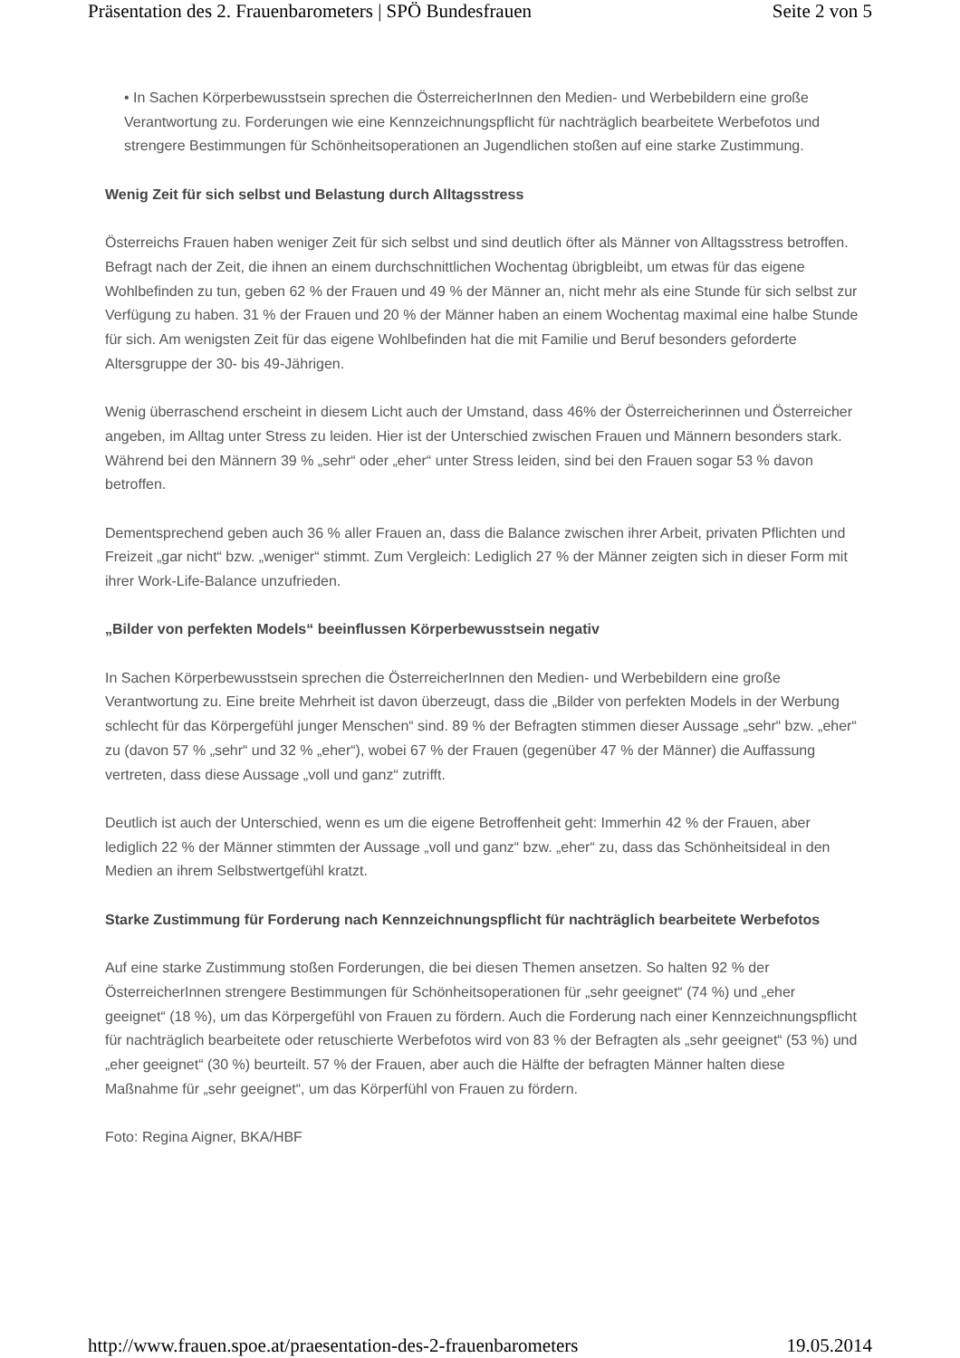Präsentation des 2. Frauenbarometers | SPÖ Bundesfrauen Seite 2 von 5
• In Sachen Körperbewusstsein sprechen die ÖsterreicherInnen den Medien- und Werbebildern eine große Verantwortung zu. Forderungen wie eine Kennzeichnungspflicht für nachträglich bearbeitete Werbefotos und strengere Bestimmungen für Schönheitsoperationen an Jugendlichen stoßen auf eine starke Zustimmung.
Wenig Zeit für sich selbst und Belastung durch Alltagsstress
Österreichs Frauen haben weniger Zeit für sich selbst und sind deutlich öfter als Männer von Alltagsstress betroffen. Befragt nach der Zeit, die ihnen an einem durchschnittlichen Wochentag übrigbleibt, um etwas für das eigene Wohlbefinden zu tun, geben 62 % der Frauen und 49 % der Männer an, nicht mehr als eine Stunde für sich selbst zur Verfügung zu haben. 31 % der Frauen und 20 % der Männer haben an einem Wochentag maximal eine halbe Stunde für sich. Am wenigsten Zeit für das eigene Wohlbefinden hat die mit Familie und Beruf besonders geforderte Altersgruppe der 30- bis 49-Jährigen.
Wenig überraschend erscheint in diesem Licht auch der Umstand, dass 46% der Österreicherinnen und Österreicher angeben, im Alltag unter Stress zu leiden. Hier ist der Unterschied zwischen Frauen und Männern besonders stark. Während bei den Männern 39 % „sehr“ oder „eher“ unter Stress leiden, sind bei den Frauen sogar 53 % davon betroffen.
Dementsprechend geben auch 36 % aller Frauen an, dass die Balance zwischen ihrer Arbeit, privaten Pflichten und Freizeit „gar nicht“ bzw. „weniger“ stimmt. Zum Vergleich: Lediglich 27 % der Männer zeigten sich in dieser Form mit ihrer Work-Life-Balance unzufrieden.
„Bilder von perfekten Models“ beeinflussen Körperbewusstsein negativ
In Sachen Körperbewusstsein sprechen die ÖsterreicherInnen den Medien- und Werbebildern eine große Verantwortung zu. Eine breite Mehrheit ist davon überzeugt, dass die „Bilder von perfekten Models in der Werbung schlecht für das Körpergefühl junger Menschen“ sind. 89 % der Befragten stimmen dieser Aussage „sehr“ bzw. „eher“ zu (davon 57 % „sehr“ und 32 % „eher“), wobei 67 % der Frauen (gegenüber 47 % der Männer) die Auffassung vertreten, dass diese Aussage „voll und ganz“ zutrifft.
Deutlich ist auch der Unterschied, wenn es um die eigene Betroffenheit geht: Immerhin 42 % der Frauen, aber lediglich 22 % der Männer stimmten der Aussage „voll und ganz“ bzw. „eher“ zu, dass das Schönheitsideal in den Medien an ihrem Selbstwertgefühl kratzt.
Starke Zustimmung für Forderung nach Kennzeichnungspflicht für nachträglich bearbeitete Werbefotos
Auf eine starke Zustimmung stoßen Forderungen, die bei diesen Themen ansetzen. So halten 92 % der ÖsterreicherInnen strengere Bestimmungen für Schönheitsoperationen für „sehr geeignet“ (74 %) und „eher geeignet“ (18 %), um das Körpergefühl von Frauen zu fördern. Auch die Forderung nach einer Kennzeichnungspflicht für nachträglich bearbeitete oder retuschierte Werbefotos wird von 83 % der Befragten als „sehr geeignet“ (53 %) und „eher geeignet“ (30 %) beurteilt. 57 % der Frauen, aber auch die Hälfte der befragten Männer halten diese Maßnahme für „sehr geeignet“, um das Körperfühl von Frauen zu fördern.
Foto: Regina Aigner, BKA/HBF
http://www.frauen.spoe.at/praesentation-des-2-frauenbarometers 19.05.2014